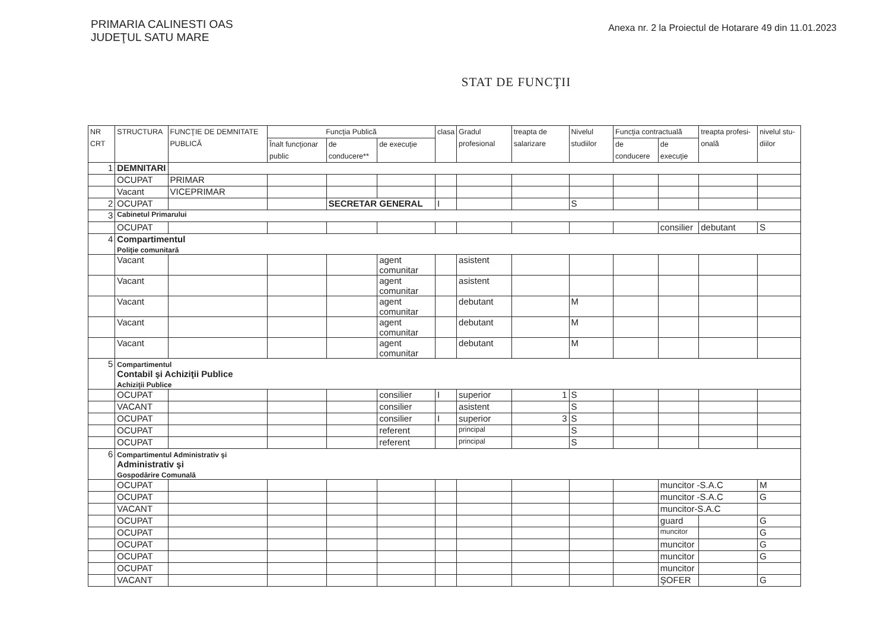PRIMARIA CALINESTI OAS
JUDEŢUL SATU MARE
Anexa nr. 2 la Proiectul de Hotarare 49 din 11.01.2023
STAT DE FUNCŢII
| NR CRT | STRUCTURA | FUNCŢIE DE DEMNITATE PUBLICĂ | Funcţia Publică | | | clasa | Gradul profesional | treapta de salarizare | Nivelul studiilor | Funcţia contractuală | | treapta profesi-onală | nivelul stu-diilor |
| --- | --- | --- | --- | --- | --- | --- | --- | --- | --- | --- | --- | --- | --- |
| | | | Înalt funcţionar public | de conducere** | de execuţie | | | | | de conducere | de execuţie | | |
| 1 | DEMNITARI | | | | | | | | | | | | |
| | OCUPAT | PRIMAR | | | | | | | | | | | |
| | Vacant | VICEPRIMAR | | | | | | | | | | | |
| 2 | OCUPAT | | | SECRETAR GENERAL | | I | | | S | | | | |
| 3 | Cabinetul Primarului | | | | | | | | | | | | |
| | OCUPAT | | | | | | | | | | consilier | debutant | S |
| 4 | Compartimentul Poliţie comunitară | | | | | | | | | | | | |
| | Vacant | | | | agent comunitar | | asistent | | | | | | |
| | Vacant | | | | agent comunitar | | asistent | | | | | | |
| | Vacant | | | | agent comunitar | | debutant | | M | | | | |
| | Vacant | | | | agent comunitar | | debutant | | M | | | | |
| | Vacant | | | | agent comunitar | | debutant | | M | | | | |
| 5 | Compartimentul Contabil şi Achiziţii Publice Achiziţii Publice | | | | | | | | | | | | |
| | OCUPAT | | | | consilier | I | superior | 1 | S | | | | |
| | VACANT | | | | consilier | | asistent | | S | | | | |
| | OCUPAT | | | | consilier | I | superior | 3 | S | | | | |
| | OCUPAT | | | | referent | | principal | | S | | | | |
| | OCUPAT | | | | referent | | principal | | S | | | | |
| 6 | Compartimentul Administrativ şi Administrativ şi Gospodărire Comunală | | | | | | | | | | | | |
| | OCUPAT | | | | | | | | | | muncitor -S.A.C | | M |
| | OCUPAT | | | | | | | | | | muncitor -S.A.C | | G |
| | VACANT | | | | | | | | | | muncitor-S.A.C | | |
| | OCUPAT | | | | | | | | | | guard | | G |
| | OCUPAT | | | | | | | | | | muncitor | | G |
| | OCUPAT | | | | | | | | | | muncitor | | G |
| | OCUPAT | | | | | | | | | | muncitor | | G |
| | OCUPAT | | | | | | | | | | muncitor | | |
| | VACANT | | | | | | | | | | ŞOFER | | G |